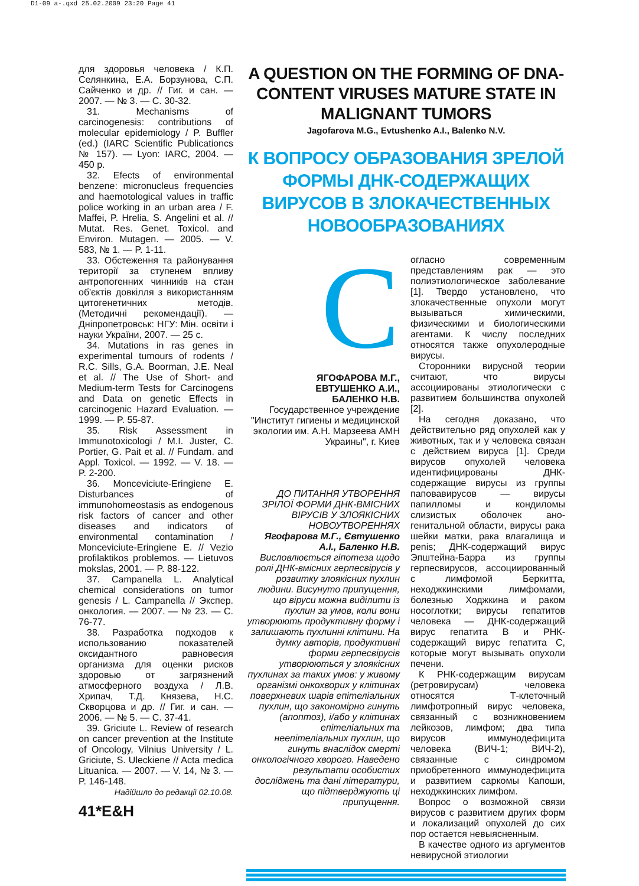D1-09 a-.qxd 25.02.2009 23:20 Page 41
для здоровья человека / К.П. Селянкина, Е.А. Борзунова, С.П. Сайченко и др. // Гиг. и сан. — 2007. — № 3. — С. 30-32.
31. Mechanisms of carcinogenesis: contributions of molecular epidemiology / P. Buffler (ed.) (IARC Scientific Publicationcs № 157). — Lyon: IARC, 2004. — 450 p.
32. Efects of environmental benzene: micronucleus frequencies and haemotological values in traffic police working in an urban area / F. Maffei, P. Hrelia, S. Angelini et al. // Mutat. Res. Genet. Toxicol. and Environ. Mutagen. — 2005. — V. 583, № 1. — P. 1-11.
33. Обстеження та районування території за ступенем впливу антропогенних чинників на стан об'єктів довкілля з використанням цитогенетичних методів. (Методичні рекомендації). — Дніпропетровськ: НГУ: Мін. освіти і науки України, 2007. — 25 с.
34. Mutations in ras genes in experimental tumours of rodents / R.C. Sills, G.A. Boorman, J.E. Neal et al. // The Use of Short- and Medium-term Tests for Carcinogens and Data on genetic Effects in carcinogenic Hazard Evaluation. — 1999. — P. 55-87.
35. Risk Assessment in Immunotoxicologi / M.I. Juster, C. Portier, G. Pait et al. // Fundam. and Appl. Toxicol. — 1992. — V. 18. — P. 2-200.
36. Monceviciute-Eringiene E. Disturbances of immunohomeostasis as endogenous risk factors of cancer and other diseases and indicators of environmental contamination / Monceviciute-Eringiene E. // Vezio profilaktikos problemos. — Lietuvos mokslas, 2001. — P. 88-122.
37. Campanella L. Analytical chemical considerations on tumor genesis / L. Campanella // Экспер. онкология. — 2007. — № 23. — С. 76-77.
38. Разработка подходов к использованию показателей оксидантного равновесия организма для оценки рисков здоровью от загрязнений атмосферного воздуха / Л.В. Хрипач, Т.Д. Князева, Н.С. Скворцова и др. // Гиг. и сан. — 2006. — № 5. — С. 37-41.
39. Griciute L. Review of research on cancer prevention at the Institute of Oncology, Vilnius University / L. Griciute, S. Uleckiene // Acta medica Lituanica. — 2007. — V. 14, № 3. — P. 146-148.
Надійшло до редакції 02.10.08.
41*E&H
A QUESTION ON THE FORMING OF DNA-CONTENT VIRUSES MATURE STATE IN MALIGNANT TUMORS
Jagofarova M.G., Evtushenko A.I., Balenko N.V.
К ВОПРОСУ ОБРАЗОВАНИЯ ЗРЕЛОЙ ФОРМЫ ДНК-СОДЕРЖАЩИХ ВИРУСОВ В ЗЛОКАЧЕСТВЕННЫХ НОВООБРАЗОВАНИЯХ
С
ЯГОФАРОВА М.Г.,
ЕВТУШЕНКО А.И.,
БАЛЕНКО Н.В.
Государственное учреждение "Институт гигиены и медицинской экологии им. А.Н. Марзеева АМН Украины", г. Киев
ДО ПИТАННЯ УТВОРЕННЯ ЗРІЛОЇ ФОРМИ ДНК-ВМІСНИХ ВІРУСІВ У ЗЛОЯКІСНИХ НОВОУТВОРЕННЯХ
Ягофарова М.Г., Євтушенко А.І., Баленко Н.В.
Висловлюється гіпотеза щодо ролі ДНК-вмісних герпесвірусів у розвитку злоякісних пухлин людини. Висунуто припущення, що віруси можна виділити із пухлин за умов, коли вони утворюють продуктивну форму і залишають пухлинні клітини. На думку авторів, продуктивні форми герпесвірусів утворюються у злоякісних пухлинах за таких умов: у живому організмі онкохворих у клітинах поверхневих шарів епітеліальних пухлин, що закономірно гинуть (апоптоз), і/або у клітинах епітеліальних та неепітеліальних пухлин, що гинуть внаслідок смерті онкологічного хворого. Наведено результати особистих досліджень та дані літератури, що підтверджують ці припущення.
огласно современным представлениям рак — это полиэтиологическое заболевание [1]. Твердо установлено, что злокачественные опухоли могут вызываться химическими, физическими и биологическими агентами. К числу последних относятся также опухолеродные вирусы.
Сторонники вирусной теории считают, что вирусы ассоциированы этиологически с развитием большинства опухолей [2].
На сегодня доказано, что действительно ряд опухолей как у животных, так и у человека связан с действием вируса [1]. Среди вирусов опухолей человека идентифицированы ДНК-содержащие вирусы из группы паповавирусов — вирусы папилломы и кондиломы слизистых оболочек ано-генитальной области, вирусы рака шейки матки, рака влагалища и penis; ДНК-содержащий вирус Эпштейна-Барра из группы герпесвирусов, ассоциированный с лимфомой Беркитта, неходжкинскими лимфомами, болезнью Ходжкина и раком носоглотки; вирусы гепатитов человека — ДНК-содержащий вирус гепатита В и РНК-содержащий вирус гепатита С, которые могут вызывать опухоли печени.
К РНК-содержащим вирусам (ретровирусам) человека относятся Т-клеточный лимфотропный вирус человека, связанный с возникновением лейкозов, лимфом; два типа вирусов иммунодефицита человека (ВИЧ-1; ВИЧ-2), связанные с синдромом приобретенного иммунодефицита и развитием саркомы Капоши, неходжкинских лимфом.
Вопрос о возможной связи вирусов с развитием других форм и локализаций опухолей до сих пор остается невыясненным.
В качестве одного из аргументов невирусной этиологии